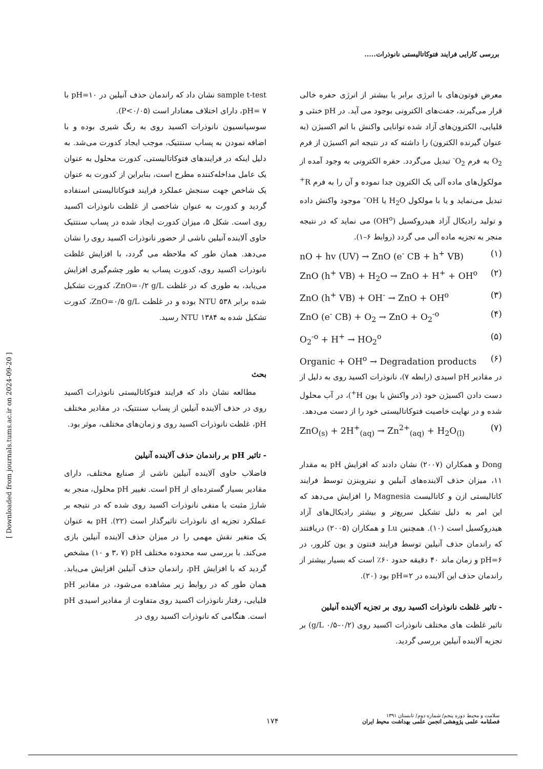بررسی کارایی فرایند فتوکاتالیستی نانوذرات.....
[ Downloaded from journals.tums.ac.ir on 2024-09-20 ]
sample t-test نشان داد که راندمان حذف آنیلین در pH=۱۰ با pH= ۷، دارای اختلاف معنادار است (P<۰/۰۵).
سوسپانسیون نانوذرات اکسید روی به رنگ شیری بوده و با اضافه نمودن به پساب سنتتیک، موجب ایجاد کدورت می‌شد. به دلیل اینکه در فرایندهای فتوکاتالیستی، کدورت محلول به عنوان یک عامل مداخله‌کننده مطرح است، بنابراین از کدورت به عنوان یک شاخص جهت سنجش عملکرد فرایند فتوکاتالیستی استفاده گردید و کدورت به عنوان شاخصی از غلظت نانوذرات اکسید روی است. شکل ۵، میزان کدورت ایجاد شده در پساب سنتتیک حاوی آلاینده آنیلین ناشی از حضور نانوذرات اکسید روی را نشان می‌دهد. همان طور که ملاحظه می گردد، با افزایش غلظت نانوذرات اکسید روی، کدورت پساب به طور چشم‌گیری افزایش می‌یابد، به طوری که در غلظت ZnO=۰/۲ g/L، کدورت تشکیل شده برابر ۵۳۸ NTU بوده و در غلظت ZnO=۰/۵ g/L، کدورت تشکیل شده به ۱۳۸۴ NTU رسید.
بحث
مطالعه نشان داد که فرایند فتوکاتالیستی نانوذرات اکسید روی در حذف آلاینده آنیلین از پساب سنتتیک، در مقادیر مختلف pH، غلظت نانوذرات اکسید روی و زمان‌های مختلف، موثر بود.
- تاثیر pH بر راندمان حذف آلاینده آنیلین
فاضلاب حاوی آلاینده آنیلین ناشی از صنایع مختلف، دارای مقادیر بسیار گسترده‌ای از pH است. تغییر pH محلول، منجر به شارژ مثبت یا منفی نانوذرات اکسید روی شده که در نتیجه بر عملکرد تجزیه ای نانوذرات تاثیرگذار است (۲۲). pH به عنوان یک متغیر نقش مهمی را در میزان حذف آلاینده آنیلین بازی می‌کند. با بررسی سه محدوده مختلف pH (۳، ۷ و ۱۰) مشخص گردید که با افزایش pH، راندمان حذف آنیلین افزایش می‌یابد. همان طور که در روابط زیر مشاهده می‌شود، در مقادیر pH قلیایی، رفتار نانوذرات اکسید روی متفاوت از مقادیر اسیدی pH است. هنگامی که نانوذرات اکسید روی در
معرض فوتون‌های با انرژی برابر یا بیشتر از انرژی حفره خالی قرار می‌گیرند، جفت‌های الکترونی بوجود می آید. در pH خنثی و قلیایی، الکترون‌های آزاد شده توانایی واکنش با اتم اکسیژن (به عنوان گیرنده الکترون) را داشته که در نتیجه اتم اکسیژن از فرم O<sub>2</sub> به فرم O<sub>2</sub><sup>-</sup> تبدیل می‌گردد. حفره الکترونی به وجود آمده از مولکول‌های ماده آلی یک الکترون جدا نموده و آن را به فرم R<sup>+</sup> تبدیل می‌نماید و یا با مولکول H<sub>2</sub>O یا OH<sup>–</sup> موجود واکنش داده و تولید رادیکال آزاد هیدروکسیل (OH<sup>o</sup>) می نماید که در نتیجه منجر به تجزیه ماده آلی می گردد (روابط ۶–۱).
nO + hv (UV) → ZnO (e<sup>-</sup> CB + h<sup>+</sup> VB) (۱)
ZnO (h<sup>+</sup> VB) + H<sub>2</sub>O → ZnO + H<sup>+</sup> + OH<sup>o</sup> (۲)
ZnO (h<sup>+</sup> VB) + OH<sup>-</sup> → ZnO + OH<sup>o</sup> (۳)
ZnO (e<sup>-</sup> CB) + O<sub>2</sub> → ZnO + O<sub>2</sub><sup>-o</sup> (۴)
O<sub>2</sub><sup>-o</sup> + H<sup>+</sup> → HO<sub>2</sub><sup>o</sup> (۵)
Organic + OH<sup>o</sup> → Degradation products (۶)
در مقادیر pH اسیدی (رابطه ۷)، نانوذرات اکسید روی به دلیل از دست دادن اکسیژن خود (در واکنش با یون H<sup>+</sup>)، در آب محلول شده و در نهایت خاصیت فتوکاتالیستی خود را از دست می‌دهد.
ZnO<sub>(s)</sub> + 2H<sup>+</sup><sub>(aq)</sub> → Zn<sup>2+</sup><sub>(aq)</sub> + H<sub>2</sub>O<sub>(l)</sub> (۷)
Dong و همکاران (۲۰۰۷) نشان دادند که افزایش pH به مقدار ۱۱، میزان حذف آلاینده‌های آنیلین و نیتروبنزن توسط فرایند کاتالیستی ازن و کاتالیست Magnesia را افزایش می‌دهد که این امر به دلیل تشکیل سریع‌تر و بیشتر رادیکال‌های آزاد هیدروکسیل است (۱۰). همچنین Lu و همکاران (۲۰۰۵) دریافتند که راندمان حذف آنیلین توسط فرایند فنتون و یون کلرور، در pH=۶ و زمان ماند ۴۰ دقیقه حدود ۶۰٪ است که بسیار بیشتر از راندمان حذف این آلاینده در pH=۲ بود (۲۰).
- تاثیر غلظت نانوذرات اکسید روی بر تجزیه آلاینده آنیلین
تاثیر غلظت های مختلف نانوذرات اکسید روی (۰/۲–۰/۵ g/L) بر تجزیه آلاینده آنیلین بررسی گردید.
۱۷۴
سلامت و محیط دوره پنجم/ شماره دوم/ تابستان ۱۳۹۱
فصلنامه علمی پژوهشی انجمن علمی بهداشت محیط ایران